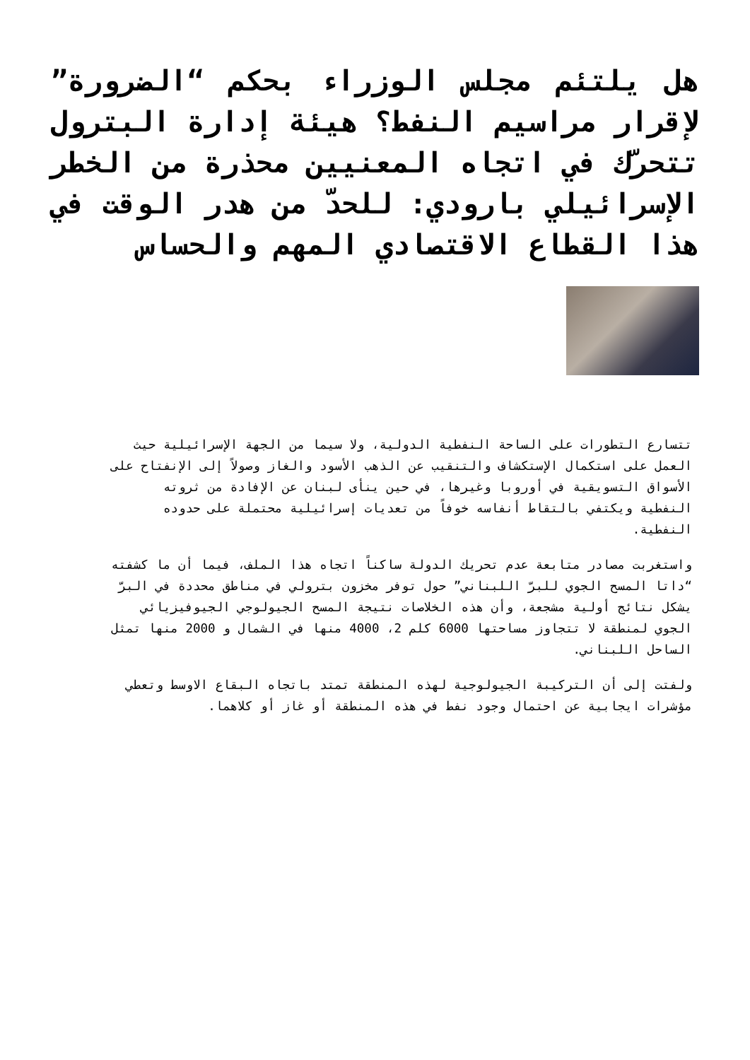هل يلتئم مجلس الوزراء بحكم “الضرورة” لإقرار مراسيم النفط؟ هيئة إدارة البترول تتحرّك في اتجاه المعنيين محذرة من الخطر الإسرائيلي بارودي: للحدّ من هدر الوقت في هذا القطاع الاقتصادي المهم والحساس
تتسارع التطورات على الساحة النفطية الدولية، ولا سيما من الجهة الإسرائيلية حيث العمل على استكمال الإستكشاف والتنقيب عن الذهب الأسود والغاز وصولاً إلى الإنفتاح على الأسواق التسويقية في أوروبا وغيرها، في حين ينأى لبنان عن الإفادة من ثروته النفطية ويكتفي بالتقاط أنفاسه خوفاً من تعديات إسرائيلية محتملة على حدوده النفطية.
واستغربت مصادر متابعة عدم تحريك الدولة ساكناً اتجاه هذا الملف، فيما أن ما كشفته “داتا المسح الجوي للبرّ اللبناني” حول توفر مخزون بترولي في مناطق محددة في البرّ يشكل نتائج أولية مشجعة، وأن هذه الخلاصات نتيجة المسح الجيولوجي الجيوفيزيائي الجوي لمنطقة لا تتجاوز مساحتها 6000 كلم 2، 4000 منها في الشمال و 2000 منها تمثل الساحل اللبناني.
ولفتت إلى أن التركيبة الجيولوجية لهذه المنطقة تمتد باتجاه البقاع الاوسط وتعطي مؤشرات ايجابية عن احتمال وجود نفط في هذه المنطقة أو غاز أو كلاهما.